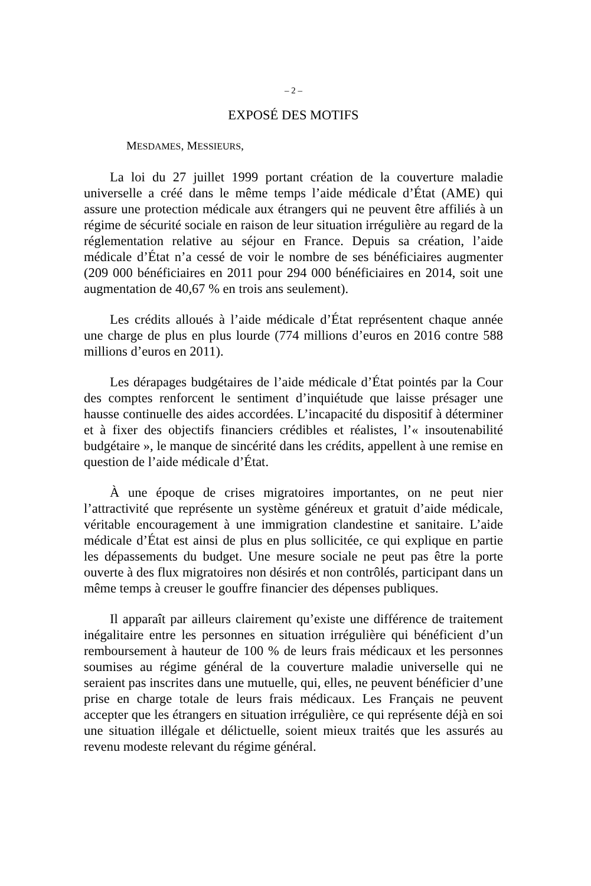– 2 –
EXPOSÉ DES MOTIFS
MESDAMES, MESSIEURS,
La loi du 27 juillet 1999 portant création de la couverture maladie universelle a créé dans le même temps l’aide médicale d’État (AME) qui assure une protection médicale aux étrangers qui ne peuvent être affiliés à un régime de sécurité sociale en raison de leur situation irrégulière au regard de la réglementation relative au séjour en France. Depuis sa création, l’aide médicale d’État n’a cessé de voir le nombre de ses bénéficiaires augmenter (209 000 bénéficiaires en 2011 pour 294 000 bénéficiaires en 2014, soit une augmentation de 40,67 % en trois ans seulement).
Les crédits alloués à l’aide médicale d’État représentent chaque année une charge de plus en plus lourde (774 millions d’euros en 2016 contre 588 millions d’euros en 2011).
Les dérapages budgétaires de l’aide médicale d’État pointés par la Cour des comptes renforcent le sentiment d’inquiétude que laisse présager une hausse continuelle des aides accordées. L’incapacité du dispositif à déterminer et à fixer des objectifs financiers crédibles et réalistes, l’« insoutenabilité budgétaire », le manque de sincérité dans les crédits, appellent à une remise en question de l’aide médicale d’État.
À une époque de crises migratoires importantes, on ne peut nier l’attractivité que représente un système généreux et gratuit d’aide médicale, véritable encouragement à une immigration clandestine et sanitaire. L’aide médicale d’État est ainsi de plus en plus sollicitée, ce qui explique en partie les dépassements du budget. Une mesure sociale ne peut pas être la porte ouverte à des flux migratoires non désirés et non contrôlés, participant dans un même temps à creuser le gouffre financier des dépenses publiques.
Il apparaît par ailleurs clairement qu’existe une différence de traitement inégalitaire entre les personnes en situation irrégulière qui bénéficient d’un remboursement à hauteur de 100 % de leurs frais médicaux et les personnes soumises au régime général de la couverture maladie universelle qui ne seraient pas inscrites dans une mutuelle, qui, elles, ne peuvent bénéficier d’une prise en charge totale de leurs frais médicaux. Les Français ne peuvent accepter que les étrangers en situation irrégulière, ce qui représente déjà en soi une situation illégale et délictuelle, soient mieux traités que les assurés au revenu modeste relevant du régime général.